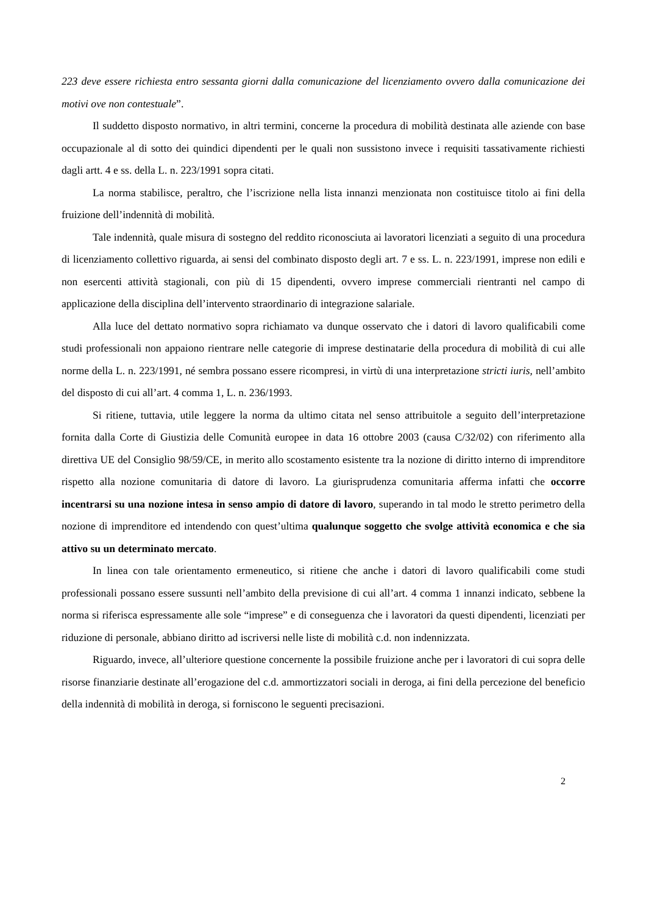223 deve essere richiesta entro sessanta giorni dalla comunicazione del licenziamento ovvero dalla comunicazione dei motivi ove non contestuale”.
Il suddetto disposto normativo, in altri termini, concerne la procedura di mobilità destinata alle aziende con base occupazionale al di sotto dei quindici dipendenti per le quali non sussistono invece i requisiti tassativamente richiesti dagli artt. 4 e ss. della L. n. 223/1991 sopra citati.
La norma stabilisce, peraltro, che l’iscrizione nella lista innanzi menzionata non costituisce titolo ai fini della fruizione dell’indennità di mobilità.
Tale indennità, quale misura di sostegno del reddito riconosciuta ai lavoratori licenziati a seguito di una procedura di licenziamento collettivo riguarda, ai sensi del combinato disposto degli art. 7 e ss. L. n. 223/1991, imprese non edili e non esercenti attività stagionali, con più di 15 dipendenti, ovvero imprese commerciali rientranti nel campo di applicazione della disciplina dell’intervento straordinario di integrazione salariale.
Alla luce del dettato normativo sopra richiamato va dunque osservato che i datori di lavoro qualificabili come studi professionali non appaiono rientrare nelle categorie di imprese destinatarie della procedura di mobilità di cui alle norme della L. n. 223/1991, né sembra possano essere ricompresi, in virtù di una interpretazione stricti iuris, nell’ambito del disposto di cui all’art. 4 comma 1, L. n. 236/1993.
Si ritiene, tuttavia, utile leggere la norma da ultimo citata nel senso attribuitole a seguito dell’interpretazione fornita dalla Corte di Giustizia delle Comunità europee in data 16 ottobre 2003 (causa C/32/02) con riferimento alla direttiva UE del Consiglio 98/59/CE, in merito allo scostamento esistente tra la nozione di diritto interno di imprenditore rispetto alla nozione comunitaria di datore di lavoro. La giurisprudenza comunitaria afferma infatti che occorre incentrarsi su una nozione intesa in senso ampio di datore di lavoro, superando in tal modo le stretto perimetro della nozione di imprenditore ed intendendo con quest’ultima qualunque soggetto che svolge attività economica e che sia attivo su un determinato mercato.
In linea con tale orientamento ermeneutico, si ritiene che anche i datori di lavoro qualificabili come studi professionali possano essere sussunti nell’ambito della previsione di cui all’art. 4 comma 1 innanzi indicato, sebbene la norma si riferisca espressamente alle sole “imprese” e di conseguenza che i lavoratori da questi dipendenti, licenziati per riduzione di personale, abbiano diritto ad iscriversi nelle liste di mobilità c.d. non indennizzata.
Riguardo, invece, all’ulteriore questione concernente la possibile fruizione anche per i lavoratori di cui sopra delle risorse finanziarie destinate all’erogazione del c.d. ammortizzatori sociali in deroga, ai fini della percezione del beneficio della indennità di mobilità in deroga, si forniscono le seguenti precisazioni.
2